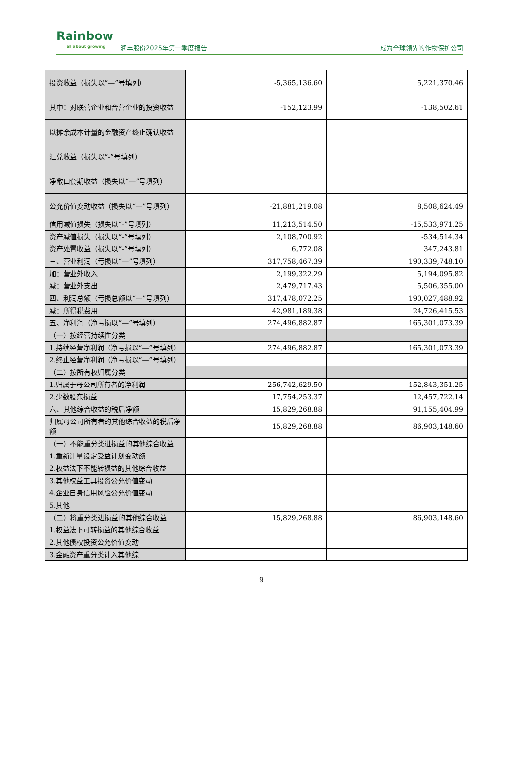Rainbow
all about growing
润丰股份2025年第一季度报告
成为全球领先的作物保护公司
| 投资收益（损失以“—”号填列） | -5,365,136.60 | 5,221,370.46 |
| 其中：对联营企业和合营企业的投资收益 | -152,123.99 | -138,502.61 |
| 以摊余成本计量的金融资产终止确认收益 | | |
| 汇兑收益（损失以“-”号填列） | | |
| 净敞口套期收益（损失以“—”号填列） | | |
| 公允价值变动收益（损失以“—”号填列） | -21,881,219.08 | 8,508,624.49 |
| 信用减值损失（损失以“-”号填列） | 11,213,514.50 | -15,533,971.25 |
| 资产减值损失（损失以“-”号填列） | 2,108,700.92 | -534,514.34 |
| 资产处置收益（损失以“-”号填列） | 6,772.08 | 347,243.81 |
| 三、营业利润（亏损以“—”号填列） | 317,758,467.39 | 190,339,748.10 |
| 加：营业外收入 | 2,199,322.29 | 5,194,095.82 |
| 减：营业外支出 | 2,479,717.43 | 5,506,355.00 |
| 四、利润总额（亏损总额以“—”号填列） | 317,478,072.25 | 190,027,488.92 |
| 减：所得税费用 | 42,981,189.38 | 24,726,415.53 |
| 五、净利润（净亏损以“—”号填列） | 274,496,882.87 | 165,301,073.39 |
| （一）按经营持续性分类 | | |
| 1.持续经营净利润（净亏损以“—”号填列） | 274,496,882.87 | 165,301,073.39 |
| 2.终止经营净利润（净亏损以“—”号填列） | | |
| （二）按所有权归属分类 | | |
| 1.归属于母公司所有者的净利润 | 256,742,629.50 | 152,843,351.25 |
| 2.少数股东损益 | 17,754,253.37 | 12,457,722.14 |
| 六、其他综合收益的税后净额 | 15,829,268.88 | 91,155,404.99 |
| 归属母公司所有者的其他综合收益的税后净额 | 15,829,268.88 | 86,903,148.60 |
| （一）不能重分类进损益的其他综合收益 | | |
| 1.重新计量设定受益计划变动额 | | |
| 2.权益法下不能转损益的其他综合收益 | | |
| 3.其他权益工具投资公允价值变动 | | |
| 4.企业自身信用风险公允价值变动 | | |
| 5.其他 | | |
| （二）将重分类进损益的其他综合收益 | 15,829,268.88 | 86,903,148.60 |
| 1.权益法下可转损益的其他综合收益 | | |
| 2.其他债权投资公允价值变动 | | |
| 3.金融资产重分类计入其他综 | | |
9